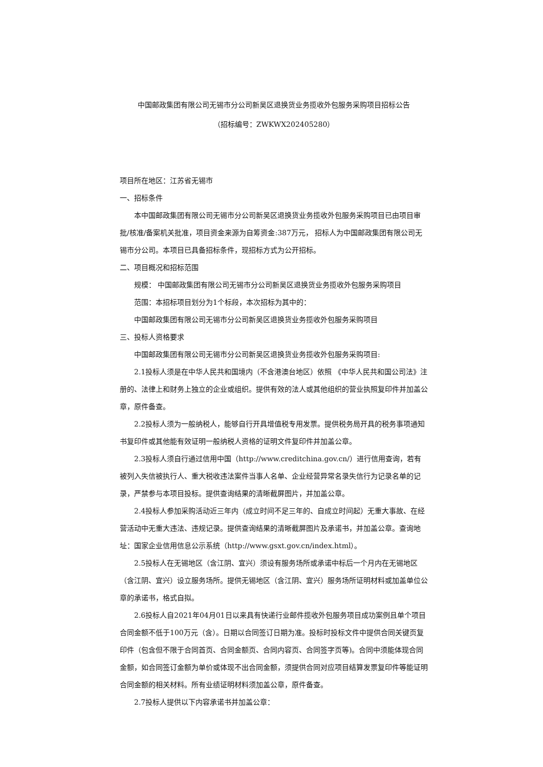中国邮政集团有限公司无锡市分公司新吴区退换货业务揽收外包服务采购项目招标公告
（招标编号：ZWKWX202405280）
项目所在地区：江苏省无锡市
一、招标条件
本中国邮政集团有限公司无锡市分公司新吴区退换货业务揽收外包服务采购项目已由项目审批/核准/备案机关批准，项目资金来源为自筹资金:387万元， 招标人为中国邮政集团有限公司无锡市分公司。本项目已具备招标条件，现招标方式为公开招标。
二、项目概况和招标范围
规模： 中国邮政集团有限公司无锡市分公司新吴区退换货业务揽收外包服务采购项目
范围：本招标项目划分为1个标段，本次招标为其中的：
中国邮政集团有限公司无锡市分公司新吴区退换货业务揽收外包服务采购项目
三、投标人资格要求
中国邮政集团有限公司无锡市分公司新吴区退换货业务揽收外包服务采购项目:
2.1投标人须是在中华人民共和国境内（不含港澳台地区）依照 《中华人民共和国公司法》注册的、法律上和财务上独立的企业或组织。提供有效的法人或其他组织的营业执照复印件并加盖公章，原件备查。
2.2投标人须为一般纳税人，能够自行开具增值税专用发票。提供税务局开具的税务事项通知书复印件或其他能有效证明一般纳税人资格的证明文件复印件并加盖公章。
2.3投标人须自行通过信用中国（http://www.creditchina.gov.cn/）进行信用查询，若有被列入失信被执行人、重大税收违法案件当事人名单、企业经营异常名录失信行为记录名单的记录，严禁参与本项目投标。提供查询结果的清晰截屏图片，并加盖公章。
2.4投标人参加采购活动近三年内（成立时间不足三年的、自成立时间起）无重大事故、在经营活动中无重大违法、违规记录。提供查询结果的清晰截屏图片及承诺书，并加盖公章。查询地址：国家企业信用信息公示系统（http://www.gsxt.gov.cn/index.html）。
2.5投标人在无锡地区（含江阴、宜兴）须设有服务场所或承诺中标后一个月内在无锡地区（含江阴、宜兴）设立服务场所。提供无锡地区（含江阴、宜兴）服务场所证明材料或加盖单位公章的承诺书，格式自拟。
2.6投标人自2021年04月01日以来具有快递行业邮件揽收外包服务项目成功案例且单个项目合同金额不低于100万元（含）。日期以合同签订日期为准。投标时投标文件中提供合同关键页复印件（包含但不限于合同首页、合同金额页、合同内容页、合同签字页等)。合同中须能体现合同金额，如合同签订金额为单价或体现不出合同金额，须提供合同对应项目结算发票复印件等能证明合同金额的相关材料。所有业绩证明材料须加盖公章，原件备查。
2.7投标人提供以下内容承诺书并加盖公章：